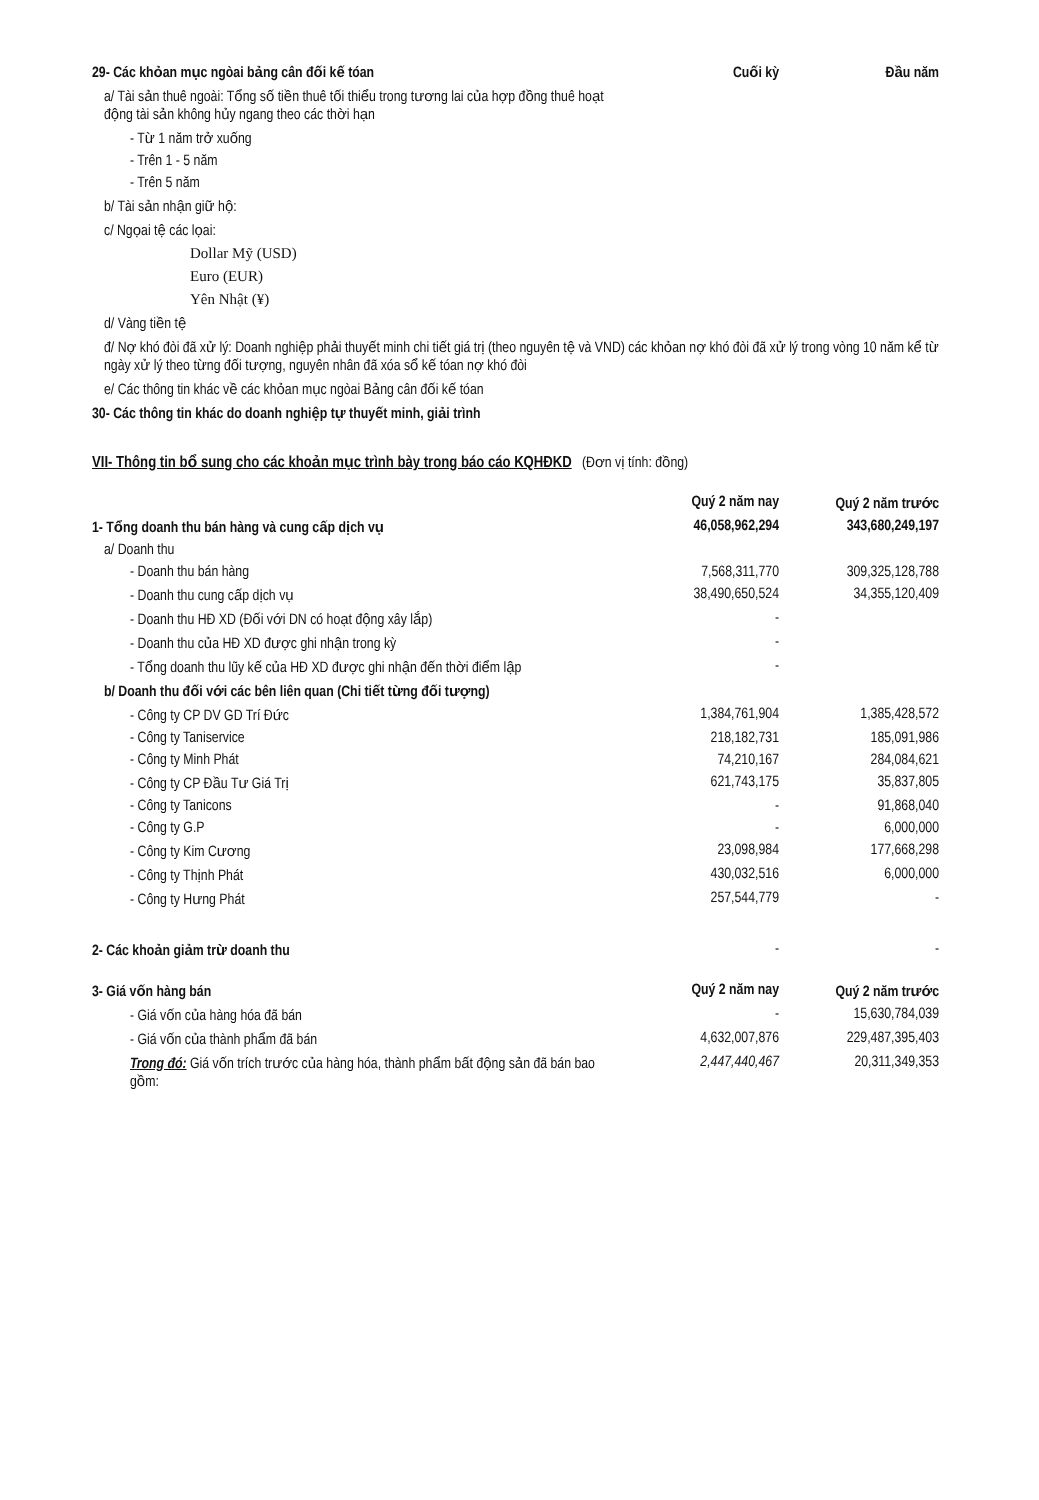| 29- Các khỏan mục ngòai bảng cân đối kế tóan | Cuối kỳ | Đầu năm |
| a/ Tài sản thuê ngoài: Tổng số tiền thuê tối thiểu trong tương lai của hợp đồng thuê hoạt động tài sản không hủy ngang theo các thời hạn | | |
| - Từ 1 năm trở xuống | | |
| - Trên 1 - 5 năm | | |
| - Trên 5 năm | | |
| b/ Tài sản nhận giữ hộ: | | |
| c/ Ngọai tệ các lọai: | | |
| Dollar Mỹ (USD) | | |
| Euro (EUR) | | |
| Yên Nhật (¥) | | |
| d/ Vàng tiền tệ | | |
| đ/ Nợ khó đòi đã xử lý: Doanh nghiệp phải thuyết minh chi tiết giá trị (theo nguyên tệ và VND) các khỏan nợ khó đòi đã xử lý trong vòng 10 năm kể từ ngày xử lý theo từng đối tượng, nguyên nhân đã xóa sổ kế tóan nợ khó đòi | | |
| e/ Các thông tin khác về các khỏan mục ngòai Bảng cân đối kế tóan | | |
| 30- Các thông tin khác do doanh nghiệp tự thuyết minh, giải trình | | |
VII- Thông tin bổ sung cho các khoản mục trình bày trong báo cáo KQHĐKD (Đơn vị tính: đồng)
| | Quý 2 năm nay | Quý 2 năm trước |
| 1- Tổng doanh thu bán hàng và cung cấp dịch vụ | 46,058,962,294 | 343,680,249,197 |
| a/ Doanh thu | | |
| - Doanh thu bán hàng | 7,568,311,770 | 309,325,128,788 |
| - Doanh thu cung cấp dịch vụ | 38,490,650,524 | 34,355,120,409 |
| - Doanh thu HĐ XD (Đối với DN có hoạt động xây lắp) | - | |
| - Doanh thu của HĐ XD được ghi nhận trong kỳ | - | |
| - Tổng doanh thu lũy kế của HĐ XD được ghi nhận đến thời điểm lập | - | |
| b/ Doanh thu đối với các bên liên quan (Chi tiết từng đối tượng) | | |
| - Công ty CP DV GD Trí Đức | 1,384,761,904 | 1,385,428,572 |
| - Công ty Taniservice | 218,182,731 | 185,091,986 |
| - Công ty Minh Phát | 74,210,167 | 284,084,621 |
| - Công ty CP Đầu Tư Giá Trị | 621,743,175 | 35,837,805 |
| - Công ty Tanicons | - | 91,868,040 |
| - Công ty G.P | - | 6,000,000 |
| - Công ty Kim Cương | 23,098,984 | 177,668,298 |
| - Công ty Thịnh Phát | 430,032,516 | 6,000,000 |
| - Công ty Hưng Phát | 257,544,779 | - |
| 2- Các khoản giảm trừ doanh thu | - | - |
| 3- Giá vốn hàng bán | Quý 2 năm nay | Quý 2 năm trước |
| - Giá vốn của hàng hóa đã bán | - | 15,630,784,039 |
| - Giá vốn của thành phẩm đã bán | 4,632,007,876 | 229,487,395,403 |
| Trong đó: Giá vốn trích trước của hàng hóa, thành phẩm bất động sản đã bán bao gồm: | 2,447,440,467 | 20,311,349,353 |